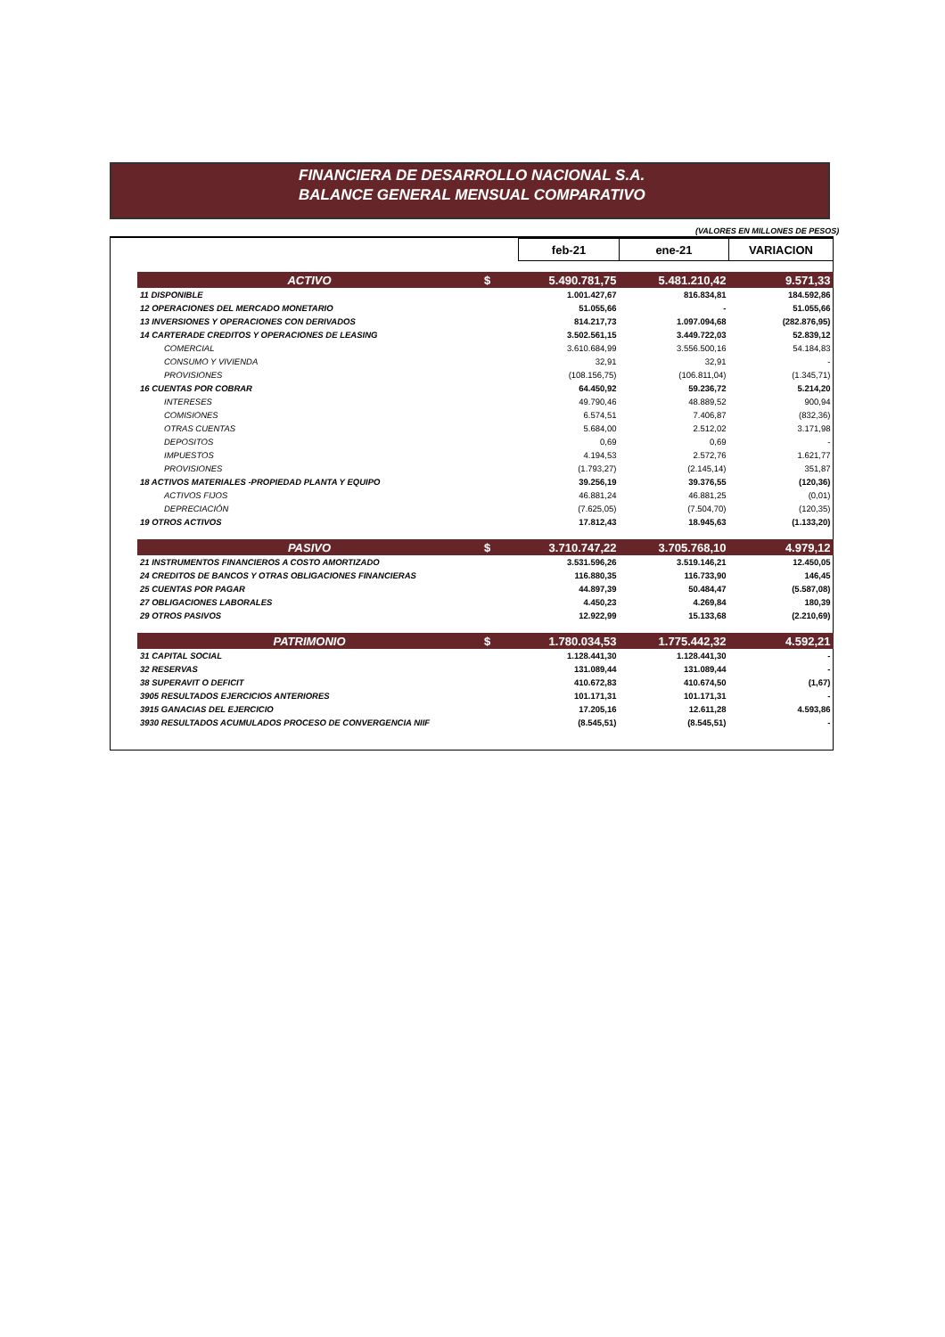FINANCIERA DE DESARROLLO NACIONAL S.A.
BALANCE GENERAL MENSUAL COMPARATIVO
(VALORES EN MILLONES DE PESOS)
| | | feb-21 | ene-21 | VARIACION |
| ACTIVO | $ | 5.490.781,75 | 5.481.210,42 | 9.571,33 |
| 11 DISPONIBLE | | 1.001.427,67 | 816.834,81 | 184.592,86 |
| 12 OPERACIONES DEL MERCADO MONETARIO | | 51.055,66 | - | 51.055,66 |
| 13 INVERSIONES Y OPERACIONES CON DERIVADOS | | 814.217,73 | 1.097.094,68 | (282.876,95) |
| 14 CARTERADE CREDITOS Y OPERACIONES DE LEASING | | 3.502.561,15 | 3.449.722,03 | 52.839,12 |
| COMERCIAL | | 3.610.684,99 | 3.556.500,16 | 54.184,83 |
| CONSUMO Y VIVIENDA | | 32,91 | 32,91 | - |
| PROVISIONES | | (108.156,75) | (106.811,04) | (1.345,71) |
| 16 CUENTAS POR COBRAR | | 64.450,92 | 59.236,72 | 5.214,20 |
| INTERESES | | 49.790,46 | 48.889,52 | 900,94 |
| COMISIONES | | 6.574,51 | 7.406,87 | (832,36) |
| OTRAS CUENTAS | | 5.684,00 | 2.512,02 | 3.171,98 |
| DEPOSITOS | | 0,69 | 0,69 | - |
| IMPUESTOS | | 4.194,53 | 2.572,76 | 1.621,77 |
| PROVISIONES | | (1.793,27) | (2.145,14) | 351,87 |
| 18 ACTIVOS MATERIALES -PROPIEDAD PLANTA Y EQUIPO | | 39.256,19 | 39.376,55 | (120,36) |
| ACTIVOS FIJOS | | 46.881,24 | 46.881,25 | (0,01) |
| DEPRECIACIÓN | | (7.625,05) | (7.504,70) | (120,35) |
| 19 OTROS ACTIVOS | | 17.812,43 | 18.945,63 | (1.133,20) |
| PASIVO | $ | 3.710.747,22 | 3.705.768,10 | 4.979,12 |
| 21 INSTRUMENTOS FINANCIEROS A COSTO AMORTIZADO | | 3.531.596,26 | 3.519.146,21 | 12.450,05 |
| 24 CREDITOS DE BANCOS Y OTRAS OBLIGACIONES FINANCIERAS | | 116.880,35 | 116.733,90 | 146,45 |
| 25 CUENTAS POR PAGAR | | 44.897,39 | 50.484,47 | (5.587,08) |
| 27 OBLIGACIONES LABORALES | | 4.450,23 | 4.269,84 | 180,39 |
| 29 OTROS PASIVOS | | 12.922,99 | 15.133,68 | (2.210,69) |
| PATRIMONIO | $ | 1.780.034,53 | 1.775.442,32 | 4.592,21 |
| 31 CAPITAL SOCIAL | | 1.128.441,30 | 1.128.441,30 | - |
| 32 RESERVAS | | 131.089,44 | 131.089,44 | - |
| 38 SUPERAVIT O DEFICIT | | 410.672,83 | 410.674,50 | (1,67) |
| 3905 RESULTADOS EJERCICIOS ANTERIORES | | 101.171,31 | 101.171,31 | - |
| 3915 GANACIAS DEL EJERCICIO | | 17.205,16 | 12.611,28 | 4.593,86 |
| 3930 RESULTADOS ACUMULADOS PROCESO DE CONVERGENCIA NIIF | | (8.545,51) | (8.545,51) | - |